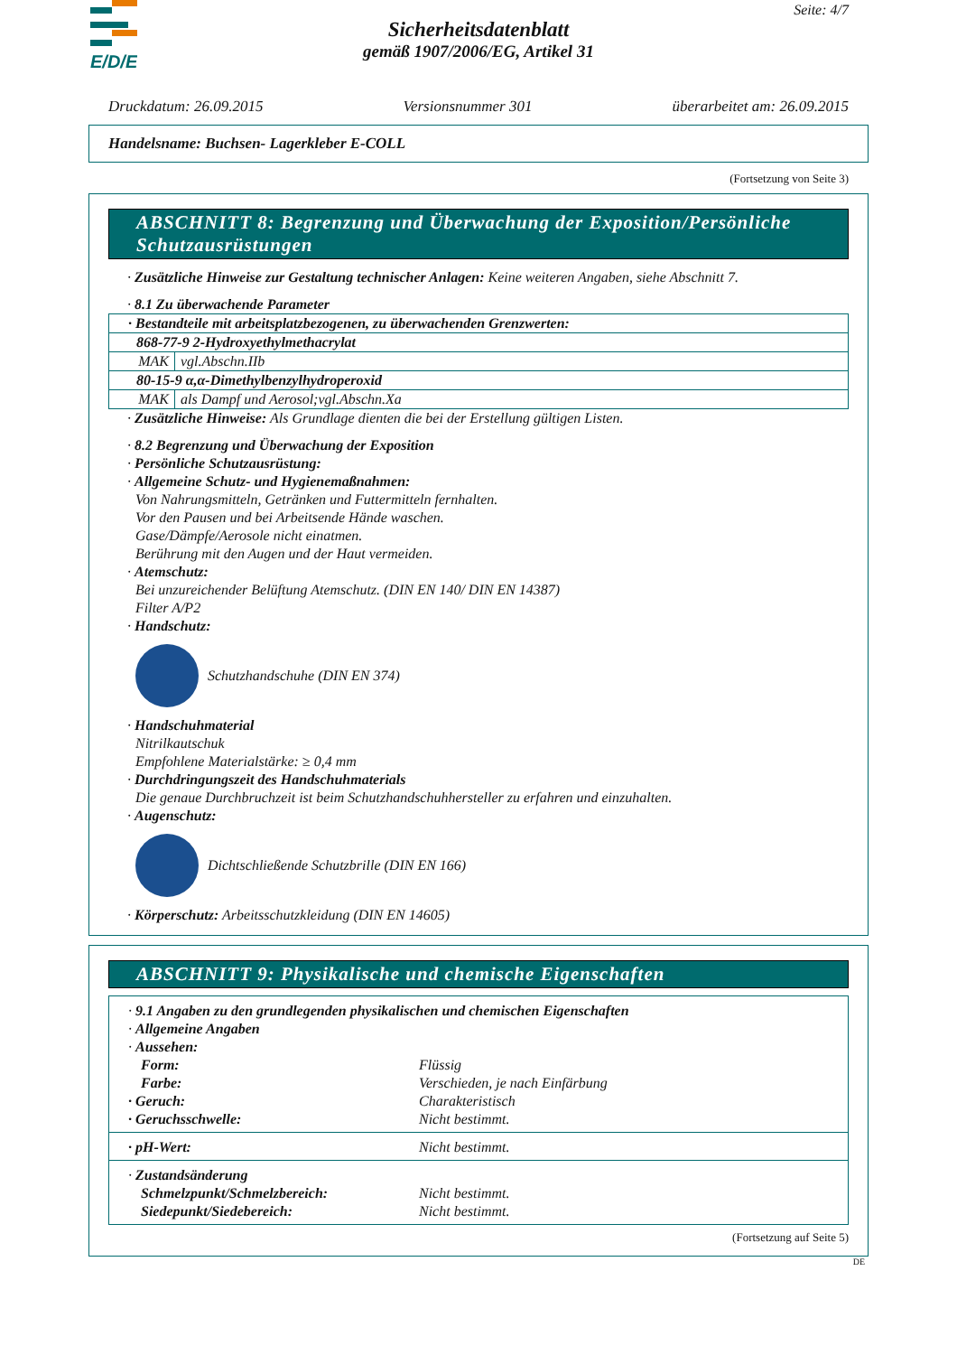E/D/E
Seite: 4/7
Sicherheitsdatenblatt
gemäß 1907/2006/EG, Artikel 31
Druckdatum: 26.09.2015 Versionsnummer 301 überarbeitet am: 26.09.2015
Handelsname: Buchsen- Lagerkleber E-COLL
(Fortsetzung von Seite 3)
ABSCHNITT 8: Begrenzung und Überwachung der Exposition/Persönliche Schutzausrüstungen
· Zusätzliche Hinweise zur Gestaltung technischer Anlagen: Keine weiteren Angaben, siehe Abschnitt 7.
· 8.1 Zu überwachende Parameter
| · Bestandteile mit arbeitsplatzbezogenen, zu überwachenden Grenzwerten: | |
| 868-77-9 2-Hydroxyethylmethacrylat | |
| MAK | vgl.Abschn.IIb |
| 80-15-9 α,α-Dimethylbenzylhydroperoxid | |
| MAK | als Dampf und Aerosol;vgl.Abschn.Xa |
· Zusätzliche Hinweise: Als Grundlage dienten die bei der Erstellung gültigen Listen.
· 8.2 Begrenzung und Überwachung der Exposition
· Persönliche Schutzausrüstung:
· Allgemeine Schutz- und Hygienemaßnahmen:
Von Nahrungsmitteln, Getränken und Futtermitteln fernhalten.
Vor den Pausen und bei Arbeitsende Hände waschen.
Gase/Dämpfe/Aerosole nicht einatmen.
Berührung mit den Augen und der Haut vermeiden.
· Atemschutz:
Bei unzureichender Belüftung Atemschutz. (DIN EN 140/ DIN EN 14387)
Filter A/P2
· Handschutz:
Schutzhandschuhe (DIN EN 374)
· Handschuhmaterial
Nitrilkautschuk
Empfohlene Materialstärke: ≥ 0,4 mm
· Durchdringungszeit des Handschuhmaterials
Die genaue Durchbruchzeit ist beim Schutzhandschuhhersteller zu erfahren und einzuhalten.
· Augenschutz:
Dichtschließende Schutzbrille (DIN EN 166)
· Körperschutz: Arbeitsschutzkleidung (DIN EN 14605)
ABSCHNITT 9: Physikalische und chemische Eigenschaften
· 9.1 Angaben zu den grundlegenden physikalischen und chemischen Eigenschaften
· Allgemeine Angaben
· Aussehen:
Form: Flüssig
Farbe: Verschieden, je nach Einfärbung
· Geruch: Charakteristisch
· Geruchsschwelle: Nicht bestimmt.
· pH-Wert: Nicht bestimmt.
· Zustandsänderung
Schmelzpunkt/Schmelzbereich: Nicht bestimmt.
Siedepunkt/Siedebereich: Nicht bestimmt.
(Fortsetzung auf Seite 5)
DE